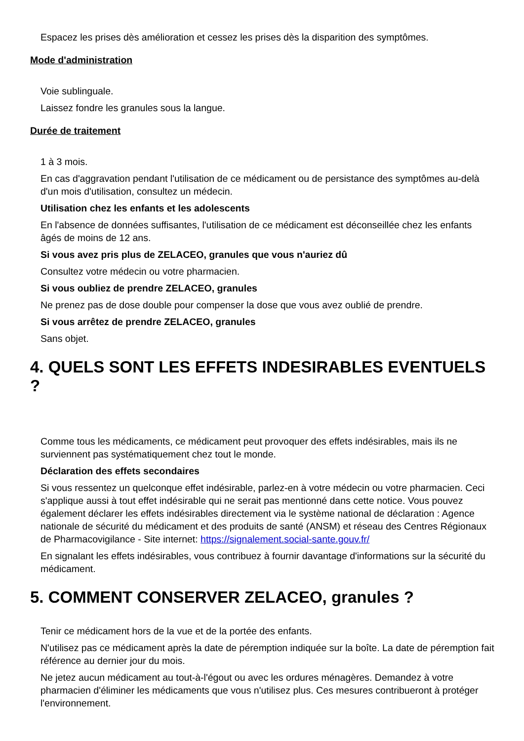Espacez les prises dès amélioration et cessez les prises dès la disparition des symptômes.
Mode d'administration
Voie sublinguale.
Laissez fondre les granules sous la langue.
Durée de traitement
1 à 3 mois.
En cas d'aggravation pendant l'utilisation de ce médicament ou de persistance des symptômes au-delà d'un mois d'utilisation, consultez un médecin.
Utilisation chez les enfants et les adolescents
En l'absence de données suffisantes, l'utilisation de ce médicament est déconseillée chez les enfants âgés de moins de 12 ans.
Si vous avez pris plus de ZELACEO, granules que vous n'auriez dû
Consultez votre médecin ou votre pharmacien.
Si vous oubliez de prendre ZELACEO, granules
Ne prenez pas de dose double pour compenser la dose que vous avez oublié de prendre.
Si vous arrêtez de prendre ZELACEO, granules
Sans objet.
4. QUELS SONT LES EFFETS INDESIRABLES EVENTUELS ?
Comme tous les médicaments, ce médicament peut provoquer des effets indésirables, mais ils ne surviennent pas systématiquement chez tout le monde.
Déclaration des effets secondaires
Si vous ressentez un quelconque effet indésirable, parlez-en à votre médecin ou votre pharmacien. Ceci s'applique aussi à tout effet indésirable qui ne serait pas mentionné dans cette notice. Vous pouvez également déclarer les effets indésirables directement via le système national de déclaration : Agence nationale de sécurité du médicament et des produits de santé (ANSM) et réseau des Centres Régionaux de Pharmacovigilance - Site internet: https://signalement.social-sante.gouv.fr/
En signalant les effets indésirables, vous contribuez à fournir davantage d'informations sur la sécurité du médicament.
5. COMMENT CONSERVER ZELACEO, granules ?
Tenir ce médicament hors de la vue et de la portée des enfants.
N'utilisez pas ce médicament après la date de péremption indiquée sur la boîte. La date de péremption fait référence au dernier jour du mois.
Ne jetez aucun médicament au tout-à-l'égout ou avec les ordures ménagères. Demandez à votre pharmacien d'éliminer les médicaments que vous n'utilisez plus. Ces mesures contribueront à protéger l'environnement.